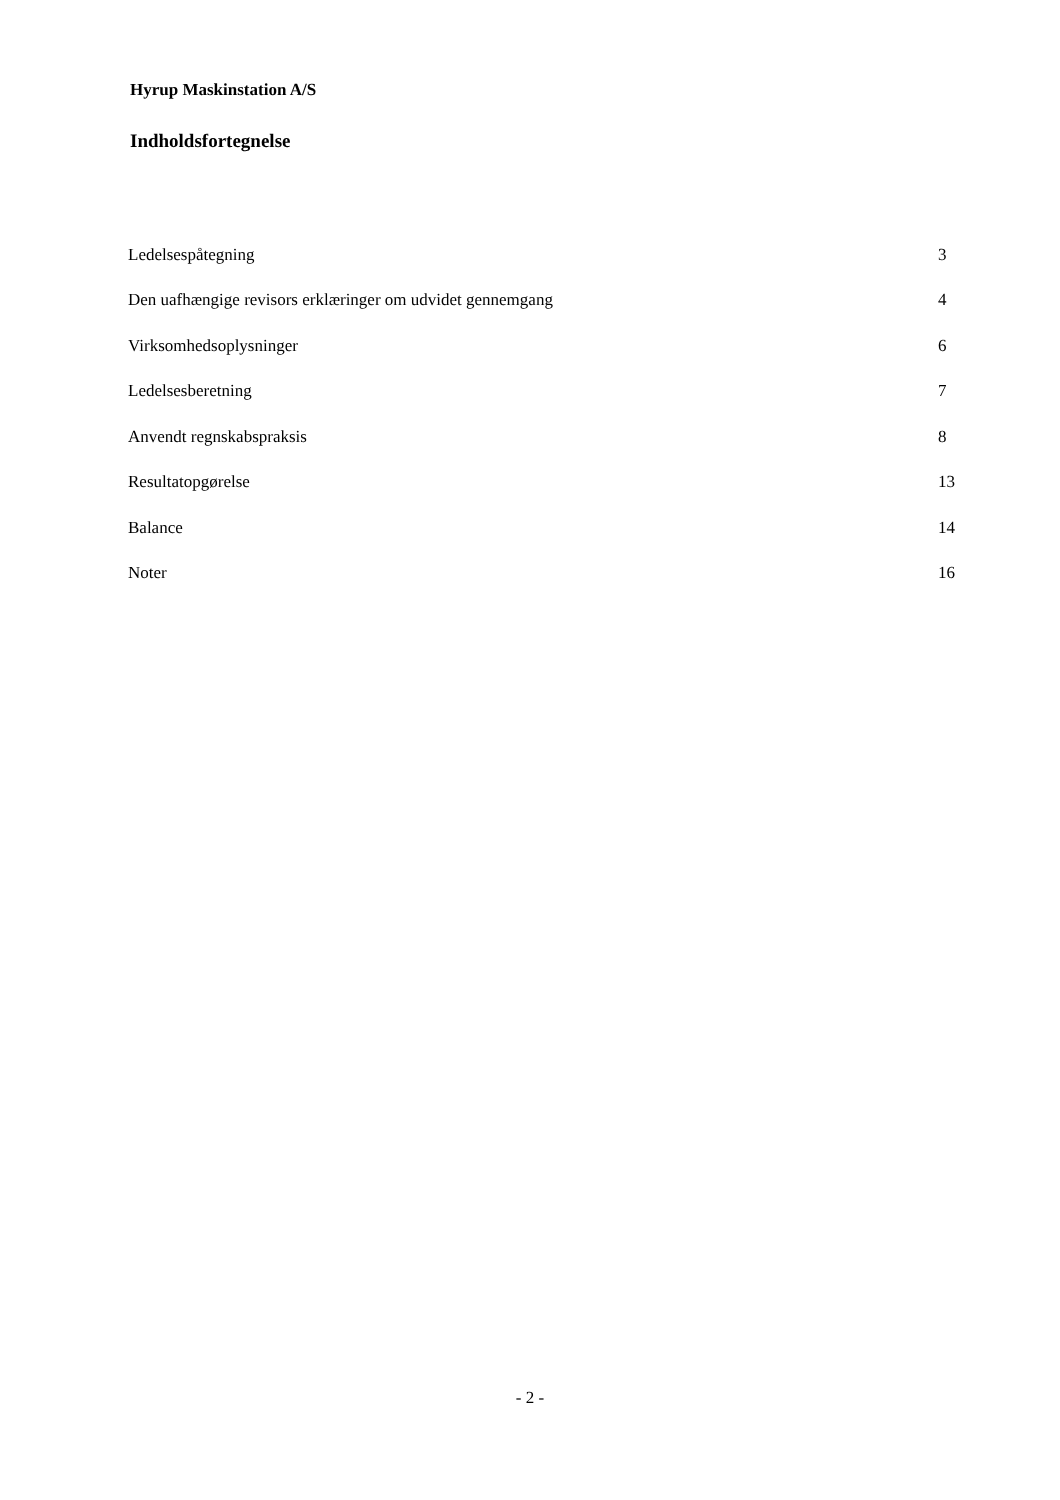Hyrup Maskinstation A/S
Indholdsfortegnelse
| Ledelsespåtegning | 3 |
| Den uafhængige revisors erklæringer om udvidet gennemgang | 4 |
| Virksomhedsoplysninger | 6 |
| Ledelsesberetning | 7 |
| Anvendt regnskabspraksis | 8 |
| Resultatopgørelse | 13 |
| Balance | 14 |
| Noter | 16 |
- 2 -